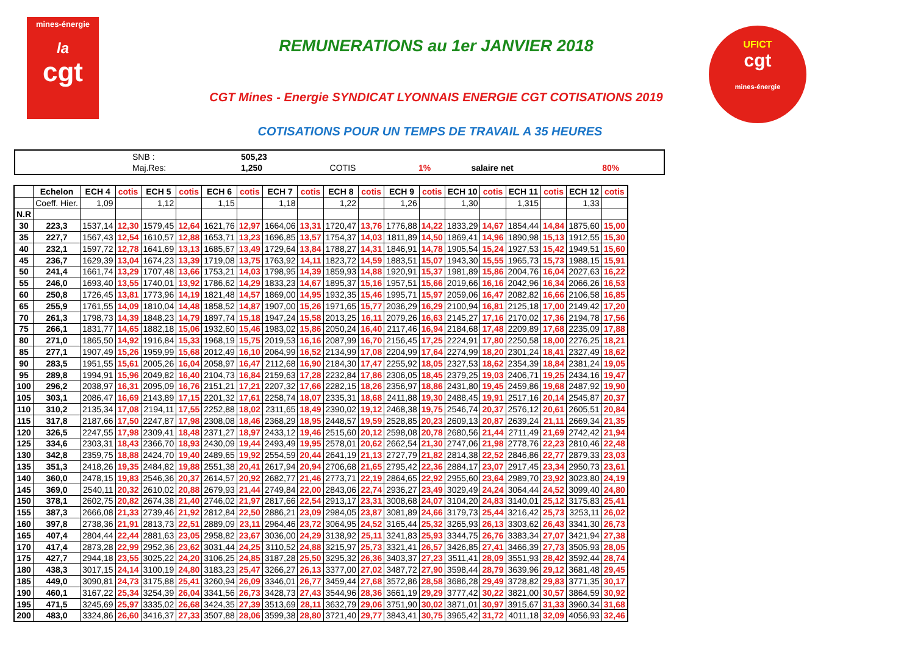mines-énergie
la
cgt
REMUNERATIONS au 1er JANVIER 2018
CGT Mines - Energie SYNDICAT LYONNAIS ENERGIE CGT COTISATIONS 2019
COTISATIONS POUR UN TEMPS DE TRAVAIL A 35 HEURES
UFICT
cgt
mines-énergie
| | SNB : | 505,23 | | | | |
| | Maj.Res: | 1,250 | COTIS | 1% | salaire net | 80% |
| | Echelon | ECH 4 | cotis | ECH 5 | cotis | ECH 6 | cotis | ECH 7 | cotis | ECH 8 | cotis | ECH 9 | cotis | ECH 10 | cotis | ECH 11 | cotis | ECH 12 | cotis |
| --- | --- | --- | --- | --- | --- | --- | --- | --- | --- | --- | --- | --- | --- | --- | --- | --- | --- | --- | --- |
| | Coeff. Hier. | 1,09 | | 1,12 | | 1,15 | | 1,18 | | 1,22 | | 1,26 | | 1,30 | | 1,315 | | 1,33 | |
| N.R | | | | | | | | | | | | | | | | | | | |
| 30 | 223,3 | 1537,14 | 12,30 | 1579,45 | 12,64 | 1621,76 | 12,97 | 1664,06 | 13,31 | 1720,47 | 13,76 | 1776,88 | 14,22 | 1833,29 | 14,67 | 1854,44 | 14,84 | 1875,60 | 15,00 |
| 35 | 227,7 | 1567,43 | 12,54 | 1610,57 | 12,88 | 1653,71 | 13,23 | 1696,85 | 13,57 | 1754,37 | 14,03 | 1811,89 | 14,50 | 1869,41 | 14,96 | 1890,98 | 15,13 | 1912,55 | 15,30 |
| 40 | 232,1 | 1597,72 | 12,78 | 1641,69 | 13,13 | 1685,67 | 13,49 | 1729,64 | 13,84 | 1788,27 | 14,31 | 1846,91 | 14,78 | 1905,54 | 15,24 | 1927,53 | 15,42 | 1949,51 | 15,60 |
| 45 | 236,7 | 1629,39 | 13,04 | 1674,23 | 13,39 | 1719,08 | 13,75 | 1763,92 | 14,11 | 1823,72 | 14,59 | 1883,51 | 15,07 | 1943,30 | 15,55 | 1965,73 | 15,73 | 1988,15 | 15,91 |
| 50 | 241,4 | 1661,74 | 13,29 | 1707,48 | 13,66 | 1753,21 | 14,03 | 1798,95 | 14,39 | 1859,93 | 14,88 | 1920,91 | 15,37 | 1981,89 | 15,86 | 2004,76 | 16,04 | 2027,63 | 16,22 |
| 55 | 246,0 | 1693,40 | 13,55 | 1740,01 | 13,92 | 1786,62 | 14,29 | 1833,23 | 14,67 | 1895,37 | 15,16 | 1957,51 | 15,66 | 2019,66 | 16,16 | 2042,96 | 16,34 | 2066,26 | 16,53 |
| 60 | 250,8 | 1726,45 | 13,81 | 1773,96 | 14,19 | 1821,48 | 14,57 | 1869,00 | 14,95 | 1932,35 | 15,46 | 1995,71 | 15,97 | 2059,06 | 16,47 | 2082,82 | 16,66 | 2106,58 | 16,85 |
| 65 | 255,9 | 1761,55 | 14,09 | 1810,04 | 14,48 | 1858,52 | 14,87 | 1907,00 | 15,26 | 1971,65 | 15,77 | 2036,29 | 16,29 | 2100,94 | 16,81 | 2125,18 | 17,00 | 2149,42 | 17,20 |
| 70 | 261,3 | 1798,73 | 14,39 | 1848,23 | 14,79 | 1897,74 | 15,18 | 1947,24 | 15,58 | 2013,25 | 16,11 | 2079,26 | 16,63 | 2145,27 | 17,16 | 2170,02 | 17,36 | 2194,78 | 17,56 |
| 75 | 266,1 | 1831,77 | 14,65 | 1882,18 | 15,06 | 1932,60 | 15,46 | 1983,02 | 15,86 | 2050,24 | 16,40 | 2117,46 | 16,94 | 2184,68 | 17,48 | 2209,89 | 17,68 | 2235,09 | 17,88 |
| 80 | 271,0 | 1865,50 | 14,92 | 1916,84 | 15,33 | 1968,19 | 15,75 | 2019,53 | 16,16 | 2087,99 | 16,70 | 2156,45 | 17,25 | 2224,91 | 17,80 | 2250,58 | 18,00 | 2276,25 | 18,21 |
| 85 | 277,1 | 1907,49 | 15,26 | 1959,99 | 15,68 | 2012,49 | 16,10 | 2064,99 | 16,52 | 2134,99 | 17,08 | 2204,99 | 17,64 | 2274,99 | 18,20 | 2301,24 | 18,41 | 2327,49 | 18,62 |
| 90 | 283,5 | 1951,55 | 15,61 | 2005,26 | 16,04 | 2058,97 | 16,47 | 2112,68 | 16,90 | 2184,30 | 17,47 | 2255,92 | 18,05 | 2327,53 | 18,62 | 2354,39 | 18,84 | 2381,24 | 19,05 |
| 95 | 289,8 | 1994,91 | 15,96 | 2049,82 | 16,40 | 2104,73 | 16,84 | 2159,63 | 17,28 | 2232,84 | 17,86 | 2306,05 | 18,45 | 2379,25 | 19,03 | 2406,71 | 19,25 | 2434,16 | 19,47 |
| 100 | 296,2 | 2038,97 | 16,31 | 2095,09 | 16,76 | 2151,21 | 17,21 | 2207,32 | 17,66 | 2282,15 | 18,26 | 2356,97 | 18,86 | 2431,80 | 19,45 | 2459,86 | 19,68 | 2487,92 | 19,90 |
| 105 | 303,1 | 2086,47 | 16,69 | 2143,89 | 17,15 | 2201,32 | 17,61 | 2258,74 | 18,07 | 2335,31 | 18,68 | 2411,88 | 19,30 | 2488,45 | 19,91 | 2517,16 | 20,14 | 2545,87 | 20,37 |
| 110 | 310,2 | 2135,34 | 17,08 | 2194,11 | 17,55 | 2252,88 | 18,02 | 2311,65 | 18,49 | 2390,02 | 19,12 | 2468,38 | 19,75 | 2546,74 | 20,37 | 2576,12 | 20,61 | 2605,51 | 20,84 |
| 115 | 317,8 | 2187,66 | 17,50 | 2247,87 | 17,98 | 2308,08 | 18,46 | 2368,29 | 18,95 | 2448,57 | 19,59 | 2528,85 | 20,23 | 2609,13 | 20,87 | 2639,24 | 21,11 | 2669,34 | 21,35 |
| 120 | 326,5 | 2247,55 | 17,98 | 2309,41 | 18,48 | 2371,27 | 18,97 | 2433,12 | 19,46 | 2515,60 | 20,12 | 2598,08 | 20,78 | 2680,56 | 21,44 | 2711,49 | 21,69 | 2742,42 | 21,94 |
| 125 | 334,6 | 2303,31 | 18,43 | 2366,70 | 18,93 | 2430,09 | 19,44 | 2493,49 | 19,95 | 2578,01 | 20,62 | 2662,54 | 21,30 | 2747,06 | 21,98 | 2778,76 | 22,23 | 2810,46 | 22,48 |
| 130 | 342,8 | 2359,75 | 18,88 | 2424,70 | 19,40 | 2489,65 | 19,92 | 2554,59 | 20,44 | 2641,19 | 21,13 | 2727,79 | 21,82 | 2814,38 | 22,52 | 2846,86 | 22,77 | 2879,33 | 23,03 |
| 135 | 351,3 | 2418,26 | 19,35 | 2484,82 | 19,88 | 2551,38 | 20,41 | 2617,94 | 20,94 | 2706,68 | 21,65 | 2795,42 | 22,36 | 2884,17 | 23,07 | 2917,45 | 23,34 | 2950,73 | 23,61 |
| 140 | 360,0 | 2478,15 | 19,83 | 2546,36 | 20,37 | 2614,57 | 20,92 | 2682,77 | 21,46 | 2773,71 | 22,19 | 2864,65 | 22,92 | 2955,60 | 23,64 | 2989,70 | 23,92 | 3023,80 | 24,19 |
| 145 | 369,0 | 2540,11 | 20,32 | 2610,02 | 20,88 | 2679,93 | 21,44 | 2749,84 | 22,00 | 2843,06 | 22,74 | 2936,27 | 23,49 | 3029,49 | 24,24 | 3064,44 | 24,52 | 3099,40 | 24,80 |
| 150 | 378,1 | 2602,75 | 20,82 | 2674,38 | 21,40 | 2746,02 | 21,97 | 2817,66 | 22,54 | 2913,17 | 23,31 | 3008,68 | 24,07 | 3104,20 | 24,83 | 3140,01 | 25,12 | 3175,83 | 25,41 |
| 155 | 387,3 | 2666,08 | 21,33 | 2739,46 | 21,92 | 2812,84 | 22,50 | 2886,21 | 23,09 | 2984,05 | 23,87 | 3081,89 | 24,66 | 3179,73 | 25,44 | 3216,42 | 25,73 | 3253,11 | 26,02 |
| 160 | 397,8 | 2738,36 | 21,91 | 2813,73 | 22,51 | 2889,09 | 23,11 | 2964,46 | 23,72 | 3064,95 | 24,52 | 3165,44 | 25,32 | 3265,93 | 26,13 | 3303,62 | 26,43 | 3341,30 | 26,73 |
| 165 | 407,4 | 2804,44 | 22,44 | 2881,63 | 23,05 | 2958,82 | 23,67 | 3036,00 | 24,29 | 3138,92 | 25,11 | 3241,83 | 25,93 | 3344,75 | 26,76 | 3383,34 | 27,07 | 3421,94 | 27,38 |
| 170 | 417,4 | 2873,28 | 22,99 | 2952,36 | 23,62 | 3031,44 | 24,25 | 3110,52 | 24,88 | 3215,97 | 25,73 | 3321,41 | 26,57 | 3426,85 | 27,41 | 3466,39 | 27,73 | 3505,93 | 28,05 |
| 175 | 427,7 | 2944,18 | 23,55 | 3025,22 | 24,20 | 3106,25 | 24,85 | 3187,28 | 25,50 | 3295,32 | 26,36 | 3403,37 | 27,23 | 3511,41 | 28,09 | 3551,93 | 28,42 | 3592,44 | 28,74 |
| 180 | 438,3 | 3017,15 | 24,14 | 3100,19 | 24,80 | 3183,23 | 25,47 | 3266,27 | 26,13 | 3377,00 | 27,02 | 3487,72 | 27,90 | 3598,44 | 28,79 | 3639,96 | 29,12 | 3681,48 | 29,45 |
| 185 | 449,0 | 3090,81 | 24,73 | 3175,88 | 25,41 | 3260,94 | 26,09 | 3346,01 | 26,77 | 3459,44 | 27,68 | 3572,86 | 28,58 | 3686,28 | 29,49 | 3728,82 | 29,83 | 3771,35 | 30,17 |
| 190 | 460,1 | 3167,22 | 25,34 | 3254,39 | 26,04 | 3341,56 | 26,73 | 3428,73 | 27,43 | 3544,96 | 28,36 | 3661,19 | 29,29 | 3777,42 | 30,22 | 3821,00 | 30,57 | 3864,59 | 30,92 |
| 195 | 471,5 | 3245,69 | 25,97 | 3335,02 | 26,68 | 3424,35 | 27,39 | 3513,69 | 28,11 | 3632,79 | 29,06 | 3751,90 | 30,02 | 3871,01 | 30,97 | 3915,67 | 31,33 | 3960,34 | 31,68 |
| 200 | 483,0 | 3324,86 | 26,60 | 3416,37 | 27,33 | 3507,88 | 28,06 | 3599,38 | 28,80 | 3721,40 | 29,77 | 3843,41 | 30,75 | 3965,42 | 31,72 | 4011,18 | 32,09 | 4056,93 | 32,46 |